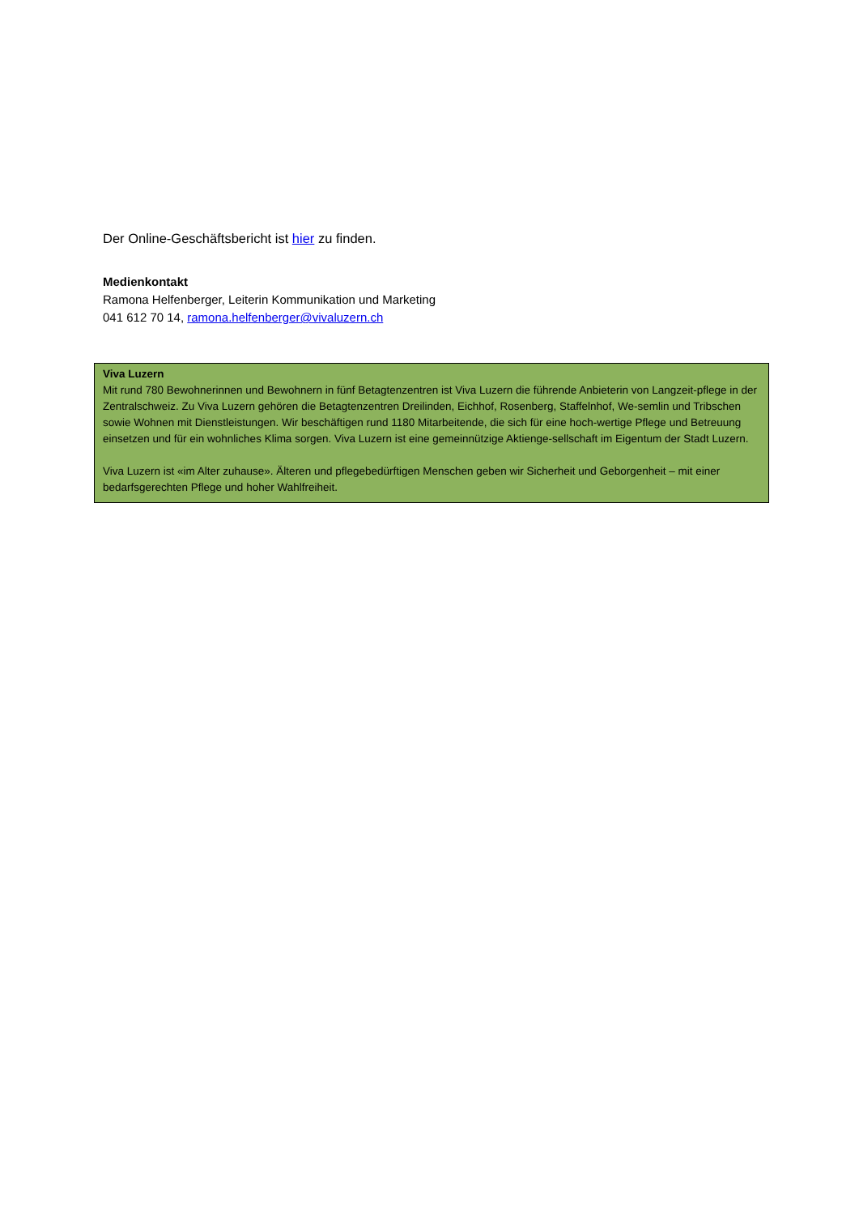Der Online-Geschäftsbericht ist hier zu finden.
Medienkontakt
Ramona Helfenberger, Leiterin Kommunikation und Marketing
041 612 70 14, ramona.helfenberger@vivaluzern.ch
Viva Luzern
Mit rund 780 Bewohnerinnen und Bewohnern in fünf Betagtenzentren ist Viva Luzern die führende Anbieterin von Langzeit-pflege in der Zentralschweiz. Zu Viva Luzern gehören die Betagtenzentren Dreilinden, Eichhof, Rosenberg, Staffelnhof, We-semlin und Tribschen sowie Wohnen mit Dienstleistungen. Wir beschäftigen rund 1180 Mitarbeitende, die sich für eine hoch-wertige Pflege und Betreuung einsetzen und für ein wohnliches Klima sorgen. Viva Luzern ist eine gemeinnützige Aktienge-sellschaft im Eigentum der Stadt Luzern.
Viva Luzern ist «im Alter zuhause». Älteren und pflegebedürftigen Menschen geben wir Sicherheit und Geborgenheit – mit einer bedarfsgerechten Pflege und hoher Wahlfreiheit.